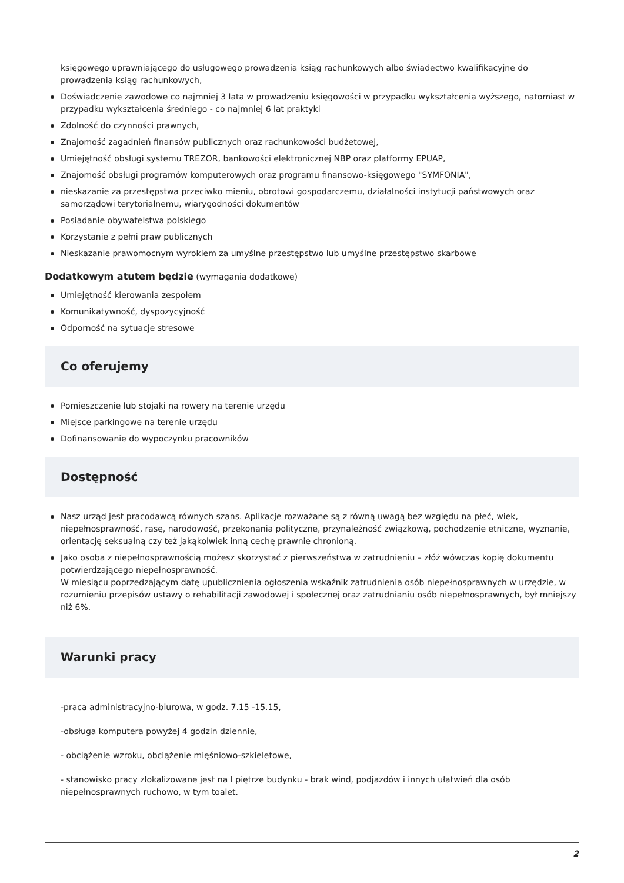księgowego uprawniającego do usługowego prowadzenia ksiąg rachunkowych albo świadectwo kwalifikacyjne do prowadzenia ksiąg rachunkowych,
Doświadczenie zawodowe co najmniej 3 lata w prowadzeniu księgowości w przypadku wykształcenia wyższego, natomiast w przypadku wykształcenia średniego - co najmniej 6 lat praktyki
Zdolność do czynności prawnych,
Znajomość zagadnień finansów publicznych oraz rachunkowości budżetowej,
Umiejętność obsługi systemu TREZOR, bankowości elektronicznej NBP oraz platformy EPUAP,
Znajomość obsługi programów komputerowych oraz programu finansowo-księgowego "SYMFONIA",
nieskazanie za przestępstwa przeciwko mieniu, obrotowi gospodarczemu, działalności instytucji państwowych oraz samorządowi terytorialnemu, wiarygodności dokumentów
Posiadanie obywatelstwa polskiego
Korzystanie z pełni praw publicznych
Nieskazanie prawomocnym wyrokiem za umyślne przestępstwo lub umyślne przestępstwo skarbowe
Dodatkowym atutem będzie (wymagania dodatkowe)
Umiejętność kierowania zespołem
Komunikatywność, dyspozycyjność
Odporność na sytuacje stresowe
Co oferujemy
Pomieszczenie lub stojaki na rowery na terenie urzędu
Miejsce parkingowe na terenie urzędu
Dofinansowanie do wypoczynku pracowników
Dostępność
Nasz urząd jest pracodawcą równych szans. Aplikacje rozważane są z równą uwagą bez względu na płeć, wiek, niepełnosprawność, rasę, narodowość, przekonania polityczne, przynależność związkową, pochodzenie etniczne, wyznanie, orientację seksualną czy też jakąkolwiek inną cechę prawnie chronioną.
Jako osoba z niepełnosprawnością możesz skorzystać z pierwszeństwa w zatrudnieniu – złóż wówczas kopię dokumentu potwierdzającego niepełnosprawność.
W miesiącu poprzedzającym datę upublicznienia ogłoszenia wskaźnik zatrudnienia osób niepełnosprawnych w urzędzie, w rozumieniu przepisów ustawy o rehabilitacji zawodowej i społecznej oraz zatrudnianiu osób niepełnosprawnych, był mniejszy niż 6%.
Warunki pracy
-praca administracyjno-biurowa, w godz. 7.15 -15.15,
-obsługa komputera powyżej 4 godzin dziennie,
- obciążenie wzroku, obciążenie mięśniowo-szkieletowe,
- stanowisko pracy zlokalizowane jest na I piętrze budynku - brak wind, podjazdów i innych ułatwień dla osób niepełnosprawnych ruchowo, w tym toalet.
2